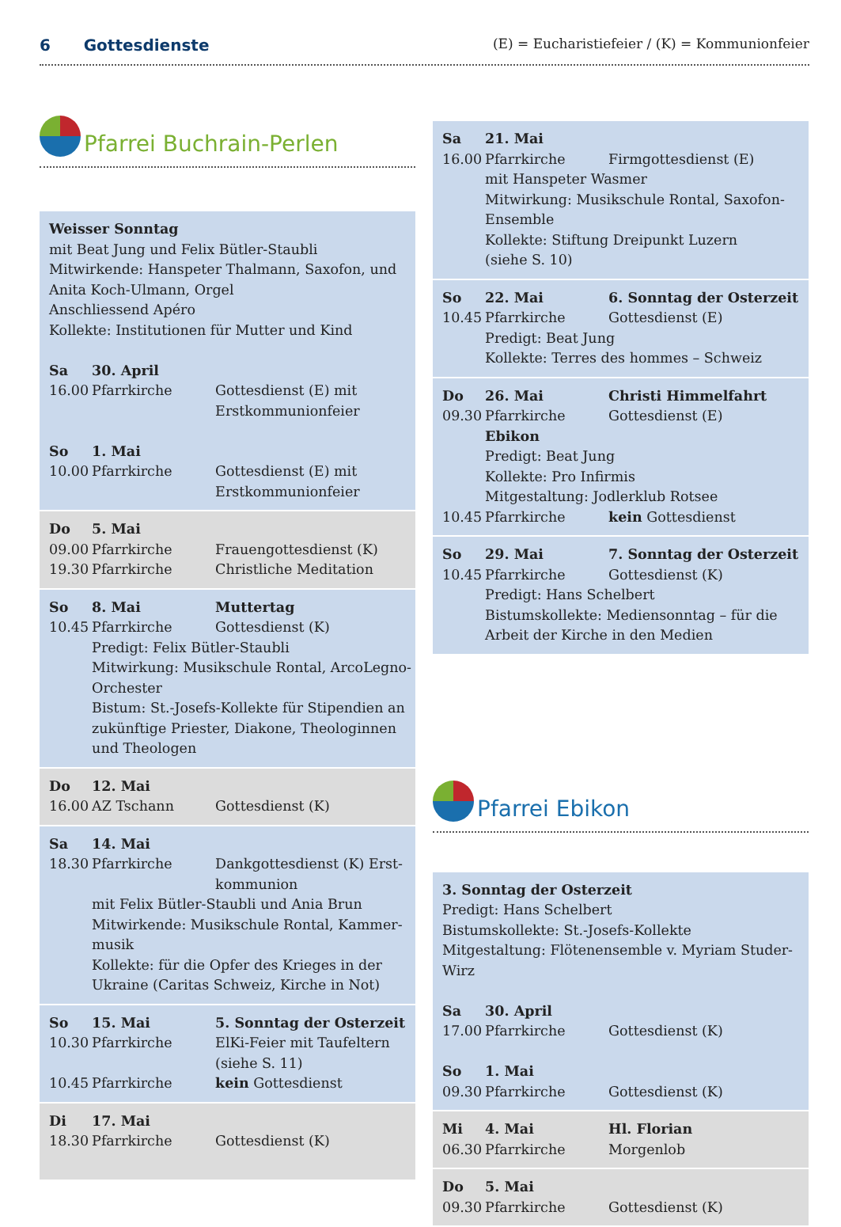6 Gottesdienste (E) = Eucharistiefeier / (K) = Kommunionfeier
Pfarrei Buchrain-Perlen
| Weisser Sonntag mit Beat Jung und Felix Bütler-Staubli Mitwirkende: Hanspeter Thalmann, Saxofon, und Anita Koch-Ulmann, Orgel Anschliessend Apéro Kollekte: Institutionen für Mutter und Kind | | |
| Sa | 30. April | |
| 16.00 | Pfarrkirche | Gottesdienst (E) mit Erstkommunionfeier |
| So | 1. Mai | |
| 10.00 | Pfarrkirche | Gottesdienst (E) mit Erstkommunionfeier |
| Do | 5. Mai | |
| 09.00 | Pfarrkirche | Frauengottesdienst (K) |
| 19.30 | Pfarrkirche | Christliche Meditation |
| So | 8. Mai | Muttertag |
| 10.45 | Pfarrkirche | Gottesdienst (K) |
| | Predigt: Felix Bütler-Staubli Mitwirkung: Musikschule Rontal, ArcoLegno-Orchester Bistum: St.-Josefs-Kollekte für Stipendien an zukünftige Priester, Diakone, Theologinnen und Theologen | |
| Do | 12. Mai | |
| 16.00 | AZ Tschann | Gottesdienst (K) |
| Sa | 14. Mai | |
| 18.30 | Pfarrkirche | Dankgottesdienst (K) Erst-kommunion |
| | mit Felix Bütler-Staubli und Ania Brun Mitwirkende: Musikschule Rontal, Kammer-musik Kollekte: für die Opfer des Krieges in der Ukraine (Caritas Schweiz, Kirche in Not) | |
| So | 15. Mai | 5. Sonntag der Osterzeit |
| 10.30 | Pfarrkirche | ElKi-Feier mit Taufeltern (siehe S. 11) |
| 10.45 | Pfarrkirche | kein Gottesdienst |
| Di | 17. Mai | |
| 18.30 | Pfarrkirche | Gottesdienst (K) |
| Sa | 21. Mai | |
| 16.00 | Pfarrkirche | Firmgottesdienst (E) |
| | mit Hanspeter Wasmer Mitwirkung: Musikschule Rontal, Saxofon-Ensemble Kollekte: Stiftung Dreipunkt Luzern (siehe S. 10) | |
| So | 22. Mai | 6. Sonntag der Osterzeit |
| 10.45 | Pfarrkirche | Gottesdienst (E) |
| | Predigt: Beat Jung Kollekte: Terres des hommes – Schweiz | |
| Do | 26. Mai | Christi Himmelfahrt |
| 09.30 | Pfarrkirche Ebikon | Gottesdienst (E) |
| | Predigt: Beat Jung Kollekte: Pro Infirmis Mitgestaltung: Jodlerklub Rotsee | |
| 10.45 | Pfarrkirche | kein Gottesdienst |
| So | 29. Mai | 7. Sonntag der Osterzeit |
| 10.45 | Pfarrkirche | Gottesdienst (K) |
| | Predigt: Hans Schelbert Bistumskollekte: Mediensonntag – für die Arbeit der Kirche in den Medien | |
Pfarrei Ebikon
| 3. Sonntag der Osterzeit Predigt: Hans Schelbert Bistumskollekte: St.-Josefs-Kollekte Mitgestaltung: Flötenensemble v. Myriam Studer-Wirz | | |
| Sa | 30. April | |
| 17.00 | Pfarrkirche | Gottesdienst (K) |
| So | 1. Mai | |
| 09.30 | Pfarrkirche | Gottesdienst (K) |
| Mi | 4. Mai | Hl. Florian |
| 06.30 | Pfarrkirche | Morgenlob |
| Do | 5. Mai | |
| 09.30 | Pfarrkirche | Gottesdienst (K) |